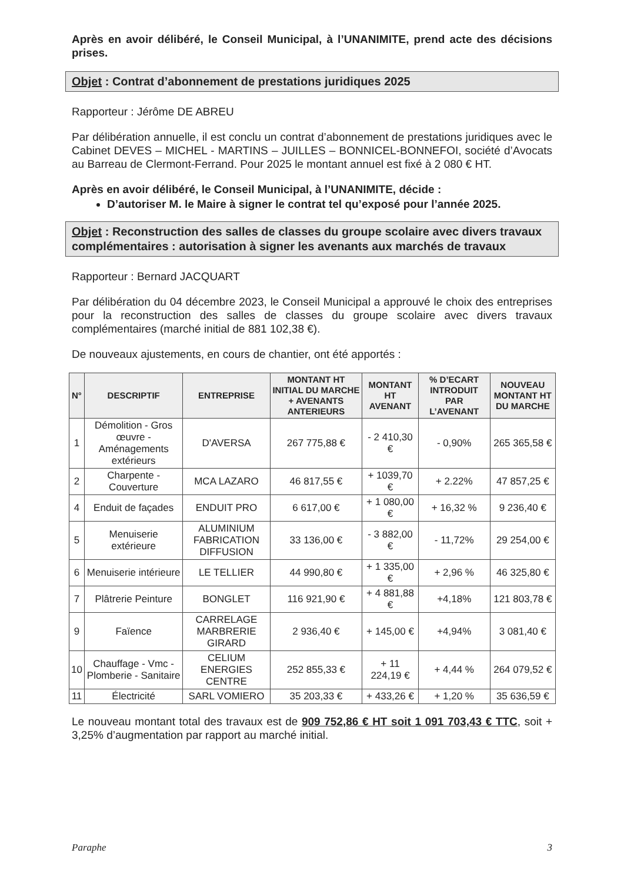Après en avoir délibéré, le Conseil Municipal, à l’UNANIMITE, prend acte des décisions prises.
Objet : Contrat d’abonnement de prestations juridiques 2025
Rapporteur : Jérôme DE ABREU
Par délibération annuelle, il est conclu un contrat d’abonnement de prestations juridiques avec le Cabinet DEVES – MICHEL - MARTINS – JUILLES – BONNICEL-BONNEFOI, société d’Avocats au Barreau de Clermont-Ferrand. Pour 2025 le montant annuel est fixé à 2 080 € HT.
Après en avoir délibéré, le Conseil Municipal, à l’UNANIMITE, décide :
D’autoriser M. le Maire à signer le contrat tel qu’exposé pour l’année 2025.
Objet : Reconstruction des salles de classes du groupe scolaire avec divers travaux complémentaires : autorisation à signer les avenants aux marchés de travaux
Rapporteur : Bernard JACQUART
Par délibération du 04 décembre 2023, le Conseil Municipal a approuvé le choix des entreprises pour la reconstruction des salles de classes du groupe scolaire avec divers travaux complémentaires (marché initial de 881 102,38 €).
De nouveaux ajustements, en cours de chantier, ont été apportés :
| N° | DESCRIPTIF | ENTREPRISE | MONTANT HT INITIAL DU MARCHE + AVENANTS ANTERIEURS | MONTANT HT AVENANT | % D’ECART INTRODUIT PAR L’AVENANT | NOUVEAU MONTANT HT DU MARCHE |
| --- | --- | --- | --- | --- | --- | --- |
| 1 | Démolition - Gros œuvre - Aménagements extérieurs | D'AVERSA | 267 775,88 € | - 2 410,30 € | - 0,90% | 265 365,58 € |
| 2 | Charpente - Couverture | MCA LAZARO | 46 817,55 € | + 1039,70 € | + 2.22% | 47 857,25 € |
| 4 | Enduit de façades | ENDUIT PRO | 6 617,00 € | + 1 080,00 € | + 16,32 % | 9 236,40 € |
| 5 | Menuiserie extérieure | ALUMINIUM FABRICATION DIFFUSION | 33 136,00 € | - 3 882,00 € | - 11,72% | 29 254,00 € |
| 6 | Menuiserie intérieure | LE TELLIER | 44 990,80 € | + 1 335,00 € | + 2,96 % | 46 325,80 € |
| 7 | Plâtrerie Peinture | BONGLET | 116 921,90 € | + 4 881,88 € | +4,18% | 121 803,78 € |
| 9 | Faïence | CARRELAGE MARBRERIE GIRARD | 2 936,40 € | + 145,00 € | +4,94% | 3 081,40 € |
| 10 | Chauffage - Vmc - Plomberie - Sanitaire | CELIUM ENERGIES CENTRE | 252 855,33 € | + 11 224,19 € | + 4,44 % | 264 079,52 € |
| 11 | Électricité | SARL VOMIERO | 35 203,33 € | + 433,26 € | + 1,20 % | 35 636,59 € |
Le nouveau montant total des travaux est de 909 752,86 € HT soit 1 091 703,43 € TTC, soit + 3,25% d’augmentation par rapport au marché initial.
Paraphe 3